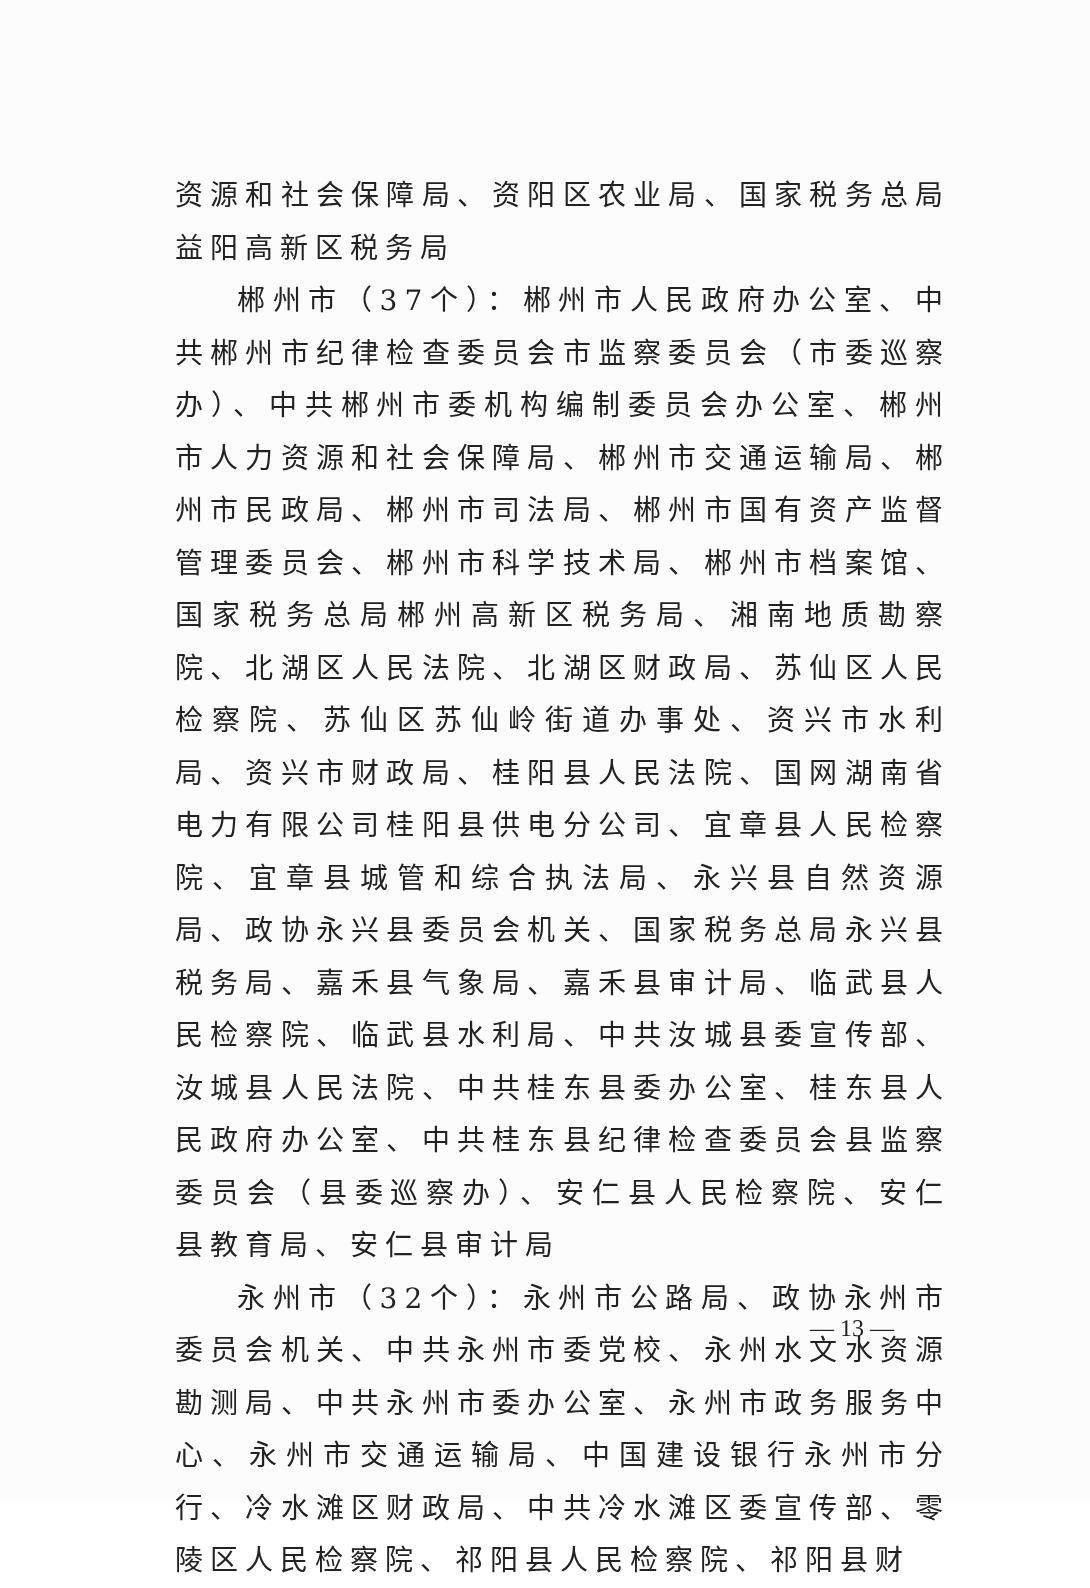资源和社会保障局、资阳区农业局、国家税务总局益阳高新区税务局
郴州市（37个）：郴州市人民政府办公室、中共郴州市纪律检查委员会市监察委员会（市委巡察办）、中共郴州市委机构编制委员会办公室、郴州市人力资源和社会保障局、郴州市交通运输局、郴州市民政局、郴州市司法局、郴州市国有资产监督管理委员会、郴州市科学技术局、郴州市档案馆、国家税务总局郴州高新区税务局、湘南地质勘察院、北湖区人民法院、北湖区财政局、苏仙区人民检察院、苏仙区苏仙岭街道办事处、资兴市水利局、资兴市财政局、桂阳县人民法院、国网湖南省电力有限公司桂阳县供电分公司、宜章县人民检察院、宜章县城管和综合执法局、永兴县自然资源局、政协永兴县委员会机关、国家税务总局永兴县税务局、嘉禾县气象局、嘉禾县审计局、临武县人民检察院、临武县水利局、中共汝城县委宣传部、汝城县人民法院、中共桂东县委办公室、桂东县人民政府办公室、中共桂东县纪律检查委员会县监察委员会（县委巡察办）、安仁县人民检察院、安仁县教育局、安仁县审计局
永州市（32个）：永州市公路局、政协永州市委员会机关、中共永州市委党校、永州水文水资源勘测局、中共永州市委办公室、永州市政务服务中心、永州市交通运输局、中国建设银行永州市分行、冷水滩区财政局、中共冷水滩区委宣传部、零陵区人民检察院、祁阳县人民检察院、祁阳县财
— 13 —